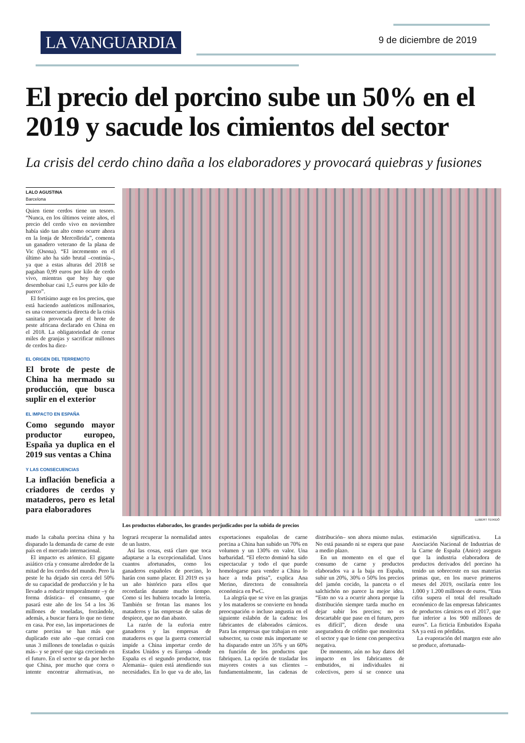LA VANGUARDIA 9 de diciembre de 2019
El precio del porcino sube un 50% en el 2019 y sacude los cimientos del sector
La crisis del cerdo chino daña a los elaboradores y provocará quiebras y fusiones
LALO AGUSTINA
Barcelona
Quien tiene cerdos tiene un tesoro. “Nunca, en los últimos veinte años, el precio del cerdo vivo en noviembre había sido tan alto como ocurre ahora en la lonja de Mercolleida”, comenta un ganadero veterano de la plana de Vic (Osona). “El incremento en el último año ha sido brutal –continúa–, ya que a estas alturas del 2018 se pagaban 0,99 euros por kilo de cerdo vivo, mientras que hoy hay que desembolsar casi 1,5 euros por kilo de puerco”.
El fortísimo auge en los precios, que está haciendo auténticos millonarios, es una consecuencia directa de la crisis sanitaria provocada por el brote de peste africana declarado en China en el 2018. La obligatoriedad de cerrar miles de granjas y sacrificar millones de cerdos ha diez-
EL ORIGEN DEL TERREMOTO
El brote de peste de China ha mermado su producción, que busca suplir en el exterior
EL IMPACTO EN ESPAÑA
Como segundo mayor productor europeo, España ya duplica en el 2019 sus ventas a China
Y LAS CONSECUENCIAS
La inflación beneficia a criadores de cerdos y mataderos, pero es letal para elaboradores
LLIBERT TEIXIDÓ
Los productos elaborados, los grandes perjudicados por la subida de precios
mado la cabaña porcina china y ha disparado la demanda de carne de este país en el mercado internacional.
El impacto es atómico. El gigante asiático cría y consume alrededor de la mitad de los cerdos del mundo. Pero la peste le ha dejado sin cerca del 50% de su capacidad de producción y le ha llevado a reducir temporalmente –y de forma drástica– el consumo, que pasará este año de los 54 a los 36 millones de toneladas, forzándole, además, a buscar fuera lo que no tiene en casa. Por eso, las importaciones de carne porcina se han más que duplicado este año –que cerrará con unas 3 millones de toneladas o quizás más– y se prevé que siga creciendo en el futuro. En el sector se da por hecho que China, por mucho que corra o intente encontrar alternativas, no logrará recuperar la normalidad antes de un lustro.
Así las cosas, está claro que toca adaptarse a la excepcionalidad. Unos cuantos afortunados, como los ganaderos españoles de porcino, lo harán con sumo placer. El 2019 es ya un año histórico para ellos que recordarán durante mucho tiempo. Como si les hubiera tocado la lotería. También se frotan las manos los mataderos y las empresas de salas de despiece, que no dan abasto.
La razón de la euforia entre ganaderos y las empresas de mataderos es que la guerra comercial impide a China importar cerdo de Estados Unidos y es Europa –donde España es el segundo productor, tras Alemania– quien está atendiendo sus necesidades. En lo que va de año, las exportaciones españolas de carne porcina a China han subido un 70% en volumen y un 130% en valor. Una barbaridad. “El efecto dominó ha sido espectacular y todo el que puede homologarse para vender a China lo hace a toda prisa”, explica Ana Merino, directora de consultoría económica en PwC.
La alegría que se vive en las granjas y los mataderos se convierte en honda preocupación o incluso angustia en el siguiente eslabón de la cadena: los fabricantes de elaborados cárnicos. Para las empresas que trabajan en este subsector, su coste más importante se ha disparado entre un 35% y un 60% en función de los productos que fabriquen. La opción de trasladar los mayores costes a sus clientes –fundamentalmente, las cadenas de distribución– son ahora mismo nulas. No está pasando ni se espera que pase a medio plazo.
En un momento en el que el consumo de carne y productos elaborados va a la baja en España, subir un 20%, 30% o 50% los precios del jamón cocido, la panceta o el salchichón no parece la mejor idea. “Esto no va a ocurrir ahora porque la distribución siempre tarda mucho en dejar subir los precios; no es descartable que pase en el futuro, pero es difícil”, dicen desde una aseguradora de crédito que monitoriza el sector y que lo tiene con perspectiva negativa.
De momento, aún no hay datos del impacto en los fabricantes de embutidos, ni individuales ni colectivos, pero sí se conoce una estimación significativa. La Asociación Nacional de Industrias de la Carne de España (Anice) asegura que la industria elaboradora de productos derivados del porcino ha tenido un sobrecoste en sus materias primas que, en los nueve primeros meses del 2019, oscilaría entre los 1.000 y 1.200 millones de euros. “Esta cifra supera el total del resultado económico de las empresas fabricantes de productos cárnicos en el 2017, que fue inferior a los 900 millones de euros”. La ficticia Embutidos España SA ya está en pérdidas.
La evaporación del margen este año se produce, afortunada-